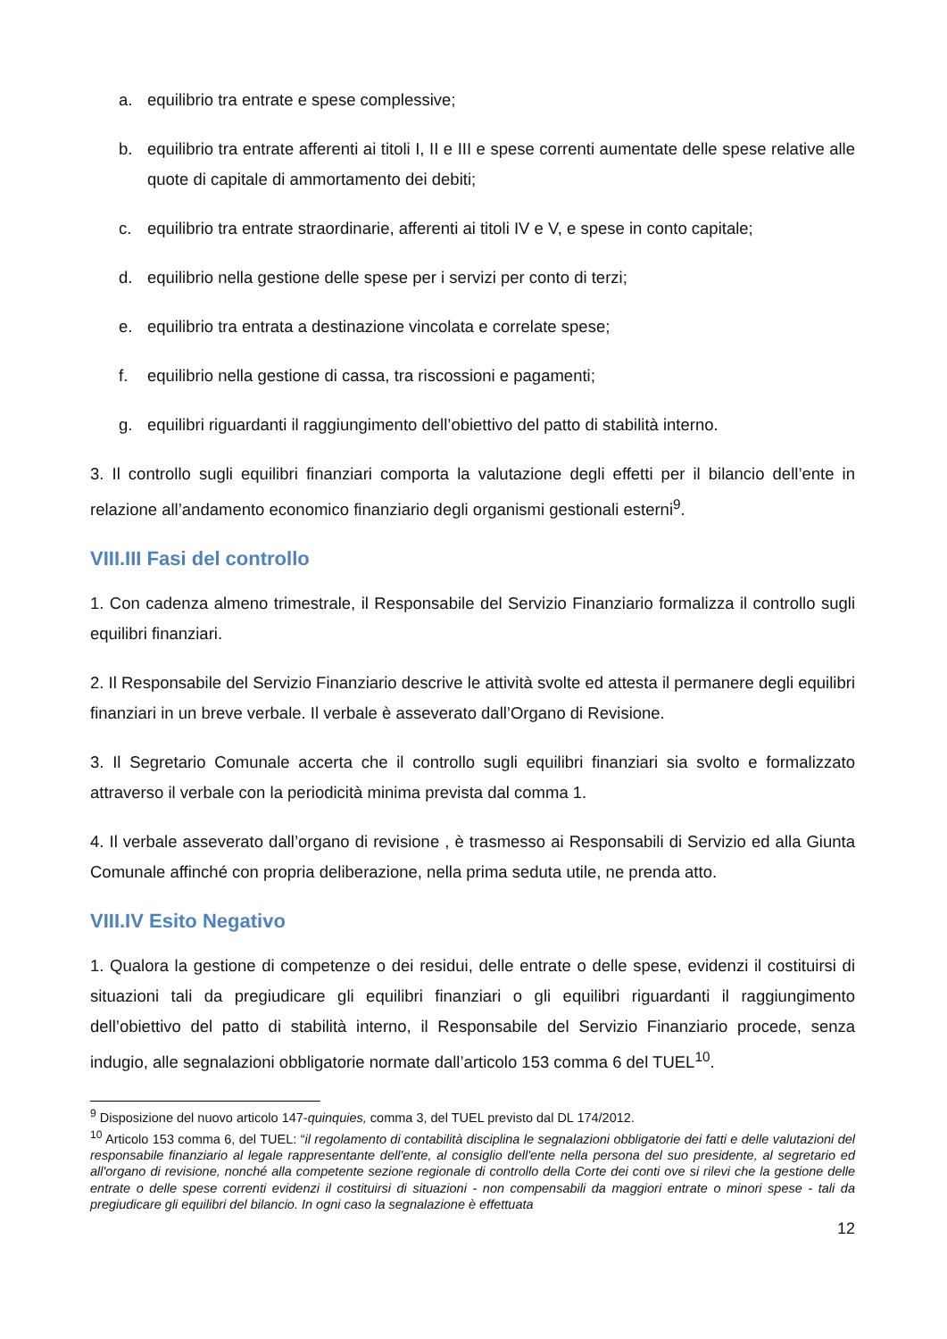a. equilibrio tra entrate e spese complessive;
b. equilibrio tra entrate afferenti ai titoli I, II e III e spese correnti aumentate delle spese relative alle quote di capitale di ammortamento dei debiti;
c. equilibrio tra entrate straordinarie, afferenti ai titoli IV e V, e spese in conto capitale;
d. equilibrio nella gestione delle spese per i servizi per conto di terzi;
e. equilibrio tra entrata a destinazione vincolata e correlate spese;
f. equilibrio nella gestione di cassa, tra riscossioni e pagamenti;
g. equilibri riguardanti il raggiungimento dell’obiettivo del patto di stabilità interno.
3. Il controllo sugli equilibri finanziari comporta la valutazione degli effetti per il bilancio dell’ente in relazione all’andamento economico finanziario degli organismi gestionali esterni<sup>9</sup>.
VIII.III Fasi del controllo
1. Con cadenza almeno trimestrale, il Responsabile del Servizio Finanziario formalizza il controllo sugli equilibri finanziari.
2. Il Responsabile del Servizio Finanziario descrive le attività svolte ed attesta il permanere degli equilibri finanziari in un breve verbale. Il verbale è asseverato dall’Organo di Revisione.
3. Il Segretario Comunale accerta che il controllo sugli equilibri finanziari sia svolto e formalizzato attraverso il verbale con la periodicità minima prevista dal comma 1.
4. Il verbale asseverato dall’organo di revisione , è trasmesso ai Responsabili di Servizio ed alla Giunta Comunale affinché con propria deliberazione, nella prima seduta utile, ne prenda atto.
VIII.IV Esito Negativo
1. Qualora la gestione di competenze o dei residui, delle entrate o delle spese, evidenzi il costituirsi di situazioni tali da pregiudicare gli equilibri finanziari o gli equilibri riguardanti il raggiungimento dell’obiettivo del patto di stabilità interno, il Responsabile del Servizio Finanziario procede, senza indugio, alle segnalazioni obbligatorie normate dall’articolo 153 comma 6 del TUEL<sup>10</sup>.
<sup>9</sup> Disposizione del nuovo articolo 147-quinquies, comma 3, del TUEL previsto dal DL 174/2012.
<sup>10</sup> Articolo 153 comma 6, del TUEL: “il regolamento di contabilità disciplina le segnalazioni obbligatorie dei fatti e delle valutazioni del responsabile finanziario al legale rappresentante dell'ente, al consiglio dell'ente nella persona del suo presidente, al segretario ed all'organo di revisione, nonché alla competente sezione regionale di controllo della Corte dei conti ove si rilevi che la gestione delle entrate o delle spese correnti evidenzi il costituirsi di situazioni - non compensabili da maggiori entrate o minori spese - tali da pregiudicare gli equilibri del bilancio. In ogni caso la segnalazione è effettuata
12